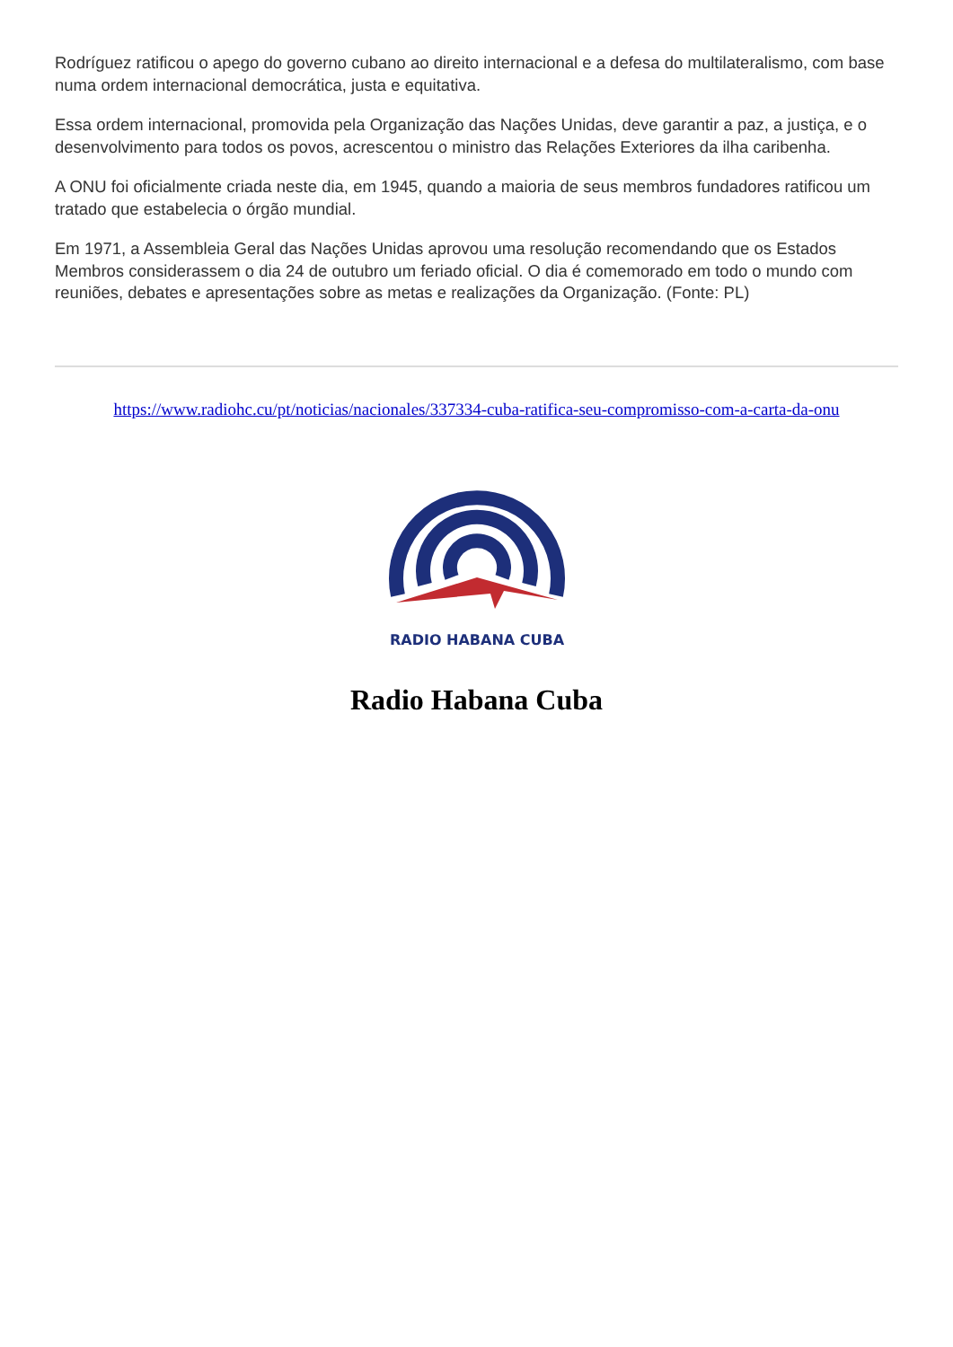Rodríguez ratificou o apego do governo cubano ao direito internacional e a defesa do multilateralismo, com base numa ordem internacional democrática, justa e equitativa.
Essa ordem internacional, promovida pela Organização das Nações Unidas, deve garantir a paz, a justiça, e o desenvolvimento para todos os povos, acrescentou o ministro das Relações Exteriores da ilha caribenha.
A ONU foi oficialmente criada neste dia, em 1945, quando a maioria de seus membros fundadores ratificou um tratado que estabelecia o órgão mundial.
Em 1971, a Assembleia Geral das Nações Unidas aprovou uma resolução recomendando que os Estados Membros considerassem o dia 24 de outubro um feriado oficial. O dia é comemorado em todo o mundo com reuniões, debates e apresentações sobre as metas e realizações da Organização. (Fonte: PL)
https://www.radiohc.cu/pt/noticias/nacionales/337334-cuba-ratifica-seu-compromisso-com-a-carta-da-onu
RADIO HABANA CUBA
Radio Habana Cuba